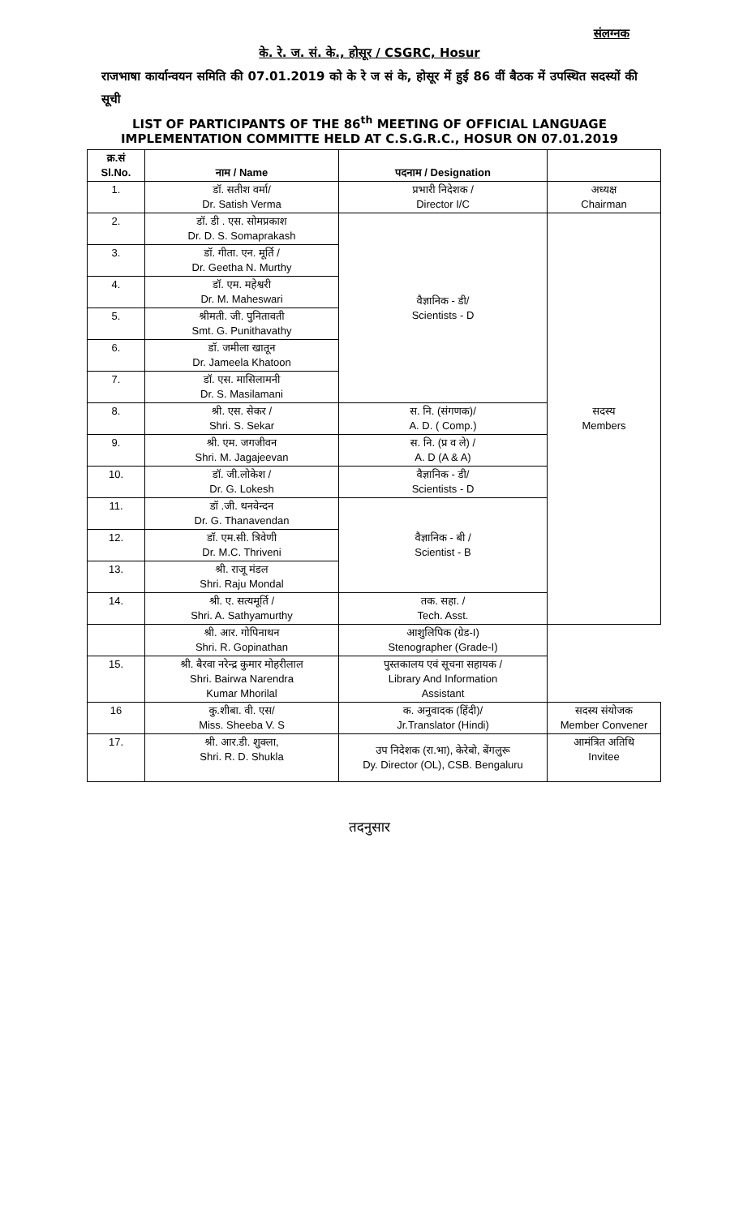संलग्नक
के. रे. ज. सं. के., होसूर / CSGRC, Hosur
राजभाषा कार्यान्वयन समिति की 07.01.2019 को के रे ज सं के, होसूर में हुई 86 वीं बैठक में उपस्थित सदस्यों की सूची
LIST OF PARTICIPANTS OF THE 86<sup>th</sup> MEETING OF OFFICIAL LANGUAGE
IMPLEMENTATION COMMITTE HELD AT C.S.G.R.C., HOSUR ON 07.01.2019
| क्र.सं Sl.No. | नाम / Name | पदनाम / Designation | |
| --- | --- | --- | --- |
| 1. | डॉ. सतीश वर्मा/ Dr. Satish Verma | प्रभारी निदेशक / Director I/C | अध्यक्ष Chairman |
| 2. | डॉ. डी . एस. सोमप्रकाश Dr. D. S. Somaprakash | वैज्ञानिक - डी/ Scientists - D | सदस्य Members |
| 3. | डॉ. गीता. एन. मूर्ति / Dr. Geetha N. Murthy | | |
| 4. | डॉ. एम. महेश्वरी Dr. M. Maheswari | | |
| 5. | श्रीमती. जी. पुनितावती Smt. G. Punithavathy | | |
| 6. | डॉ. जमीला खातून Dr. Jameela Khatoon | | |
| 7. | डॉ. एस. मासिलामनी Dr. S. Masilamani | | |
| 8. | श्री. एस. सेकर / Shri. S. Sekar | स. नि. (संगणक)/ A. D. ( Comp.) | |
| 9. | श्री. एम. जगजीवन Shri. M. Jagajeevan | स. नि. (प्र व ले) / A. D (A & A) | |
| 10. | डॉ. जी.लोकेश / Dr. G. Lokesh | वैज्ञानिक - डी/ Scientists - D | |
| 11. | डॉ .जी. थनवेन्दन Dr. G. Thanavendan | वैज्ञानिक - बी / Scientist - B | |
| 12. | डॉ. एम.सी. त्रिवेणी Dr. M.C. Thriveni | | |
| 13. | श्री. राजू मंडल Shri. Raju Mondal | | |
| 14. | श्री. ए. सत्यमूर्ति / Shri. A. Sathyamurthy | तक. सहा. / Tech. Asst. | |
| | श्री. आर. गोपिनाथन Shri. R. Gopinathan | आशुलिपिक (ग्रेड-I) Stenographer (Grade-I) | |
| 15. | श्री. बैरवा नरेन्द्र कुमार मोहरीलाल Shri. Bairwa Narendra Kumar Mhorilal | पुस्तकालय एवं सूचना सहायक / Library And Information Assistant | |
| 16 | कु.शीबा. वी. एस/ Miss. Sheeba V. S | क. अनुवादक (हिंदी)/ Jr.Translator (Hindi) | सदस्य संयोजक Member Convener |
| 17. | श्री. आर.डी. शुक्ला, Shri. R. D. Shukla | उप निदेशक (रा.भा), केरेबो, बेंगलुरू Dy. Director (OL), CSB. Bengaluru | आमंत्रित अतिथि Invitee |
तदनुसार